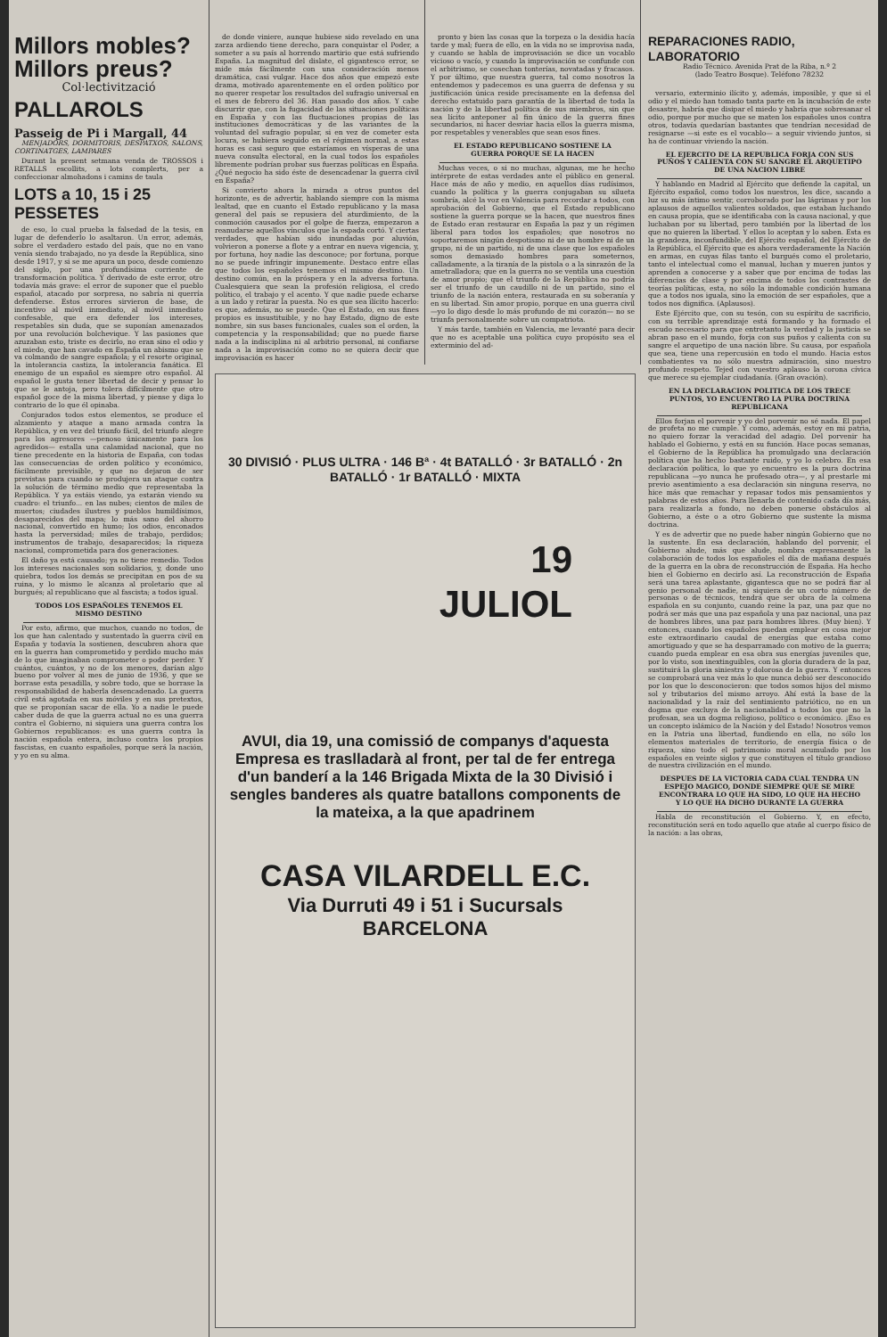Millors mobles?
Millors preus?
Col·lectivització
PALLAROLS
Passeig de Pi i Margall, 44
MENJADORS, DORMITORIS, DESPATXOS, SALONS, CORTINATGES, LAMPARES
Durant la present setmana venda de TROSSOS i RETALLS escollits, a lots complerts, per a confeccionar almohadons i camins de taula
LOTS a 10, 15 i 25 PESSETES
de eso, lo cual prueba la falsedad de la tesis, en lugar de defenderlo lo asaltaron. Un error, además, sobre el verdadero estado del país, que no en vano venía siendo trabajado, no ya desde la República, sino desde 1917, y si se me apura un poco, desde comienzo del siglo, por una profundísima corriente de transformación política. Y derivado de este error, otro todavía más grave: el error de suponer que el pueblo español, atacado por sorpresa, no sabría ni querría defenderse. Estos errores sirvieron de base, de incentivo al móvil inmediato, al móvil inmediato confesable, que era defender los intereses, respetables sin duda, que se suponían amenazados por una revolución bolchevique. Y las pasiones que azuzaban esto, triste es decirlo, no eran sino el odio y el miedo, que han cavado en España un abismo que se va colmando de sangre española; y el resorte original, la intolerancia castiza, la intolerancia fanática. El enemigo de un español es siempre otro español. Al español le gusta tener libertad de decir y pensar lo que se le antoja, pero tolera difícilmente que otro español goce de la misma libertad, y piense y diga lo contrario de lo que él opinaba.
Conjurados todos estos elementos, se produce el alzamiento y ataque a mano armada contra la República, y en vez del triunfo fácil, del triunfo alegre para los agresores —penoso únicamente para los agredidos— estalla una calamidad nacional, que no tiene precedente en la historia de España, con todas las consecuencias de orden político y económico, fácilmente previsible, y que no dejaron de ser previstas para cuando se produjera un ataque contra la solución de término medio que representaba la República. Y ya estáis viendo, ya estarán viendo su cuadro: el triunfo... en las nubes; cientos de miles de muertos; ciudades ilustres y pueblos humildísimos, desaparecidos del mapa; lo más sano del ahorro nacional, convertido en humo; los odios, enconados hasta la perversidad; miles de trabajo, perdidos; instrumentos de trabajo, desaparecidos; la riqueza nacional, comprometida para dos generaciones.
El daño ya está causado; ya no tiene remedio. Todos los intereses nacionales son solidarios, y, donde uno quiebra, todos los demás se precipitan en pos de su ruina, y lo mismo le alcanza al proletario que al burgués; al republicano que al fascista; a todos igual.
TODOS LOS ESPAÑOLES TENEMOS EL MISMO DESTINO
Por esto, afirmo, que muchos, cuando no todos, de los que han calentado y sustentado la guerra civil en España y todavía la sostienen, descubren ahora que en la guerra han comprometido y perdido mucho más de lo que imaginaban comprometer o poder perder. Y cuántos, cuántos, y no de los menores, darían algo bueno por volver al mes de junio de 1936, y que se borrase esta pesadilla, y sobre todo, que se borrase la responsabilidad de haberla desencadenado. La guerra civil está agotada en sus móviles y en sus pretextos, que se proponían sacar de ella. Yo a nadie le puede caber duda de que la guerra actual no es una guerra contra el Gobierno, ni siquiera una guerra contra los Gobiernos republicanos: es una guerra contra la nación española entera, incluso contra los propios fascistas, en cuanto españoles, porque será la nación, y yo en su alma.
de donde viniere, aunque hubiese sido revelado en una zarza ardiendo tiene derecho, para conquistar el Poder, a someter a su país al horrendo martirio que está sufriendo España. La magnitud del dislate, el gigantesco error, se mide más fácilmente con una consideración menos dramática, casi vulgar. Hace dos años que empezó este drama, motivado aparentemente en el orden político por no querer respetar los resultados del sufragio universal en el mes de febrero del 36. Han pasado dos años. Y cabe discurrir que, con la fugacidad de las situaciones políticas en España y con las fluctuaciones propias de las instituciones democráticas y de las variantes de la voluntad del sufragio popular, si en vez de cometer esta locura, se hubiera seguido en el régimen normal, a estas horas es casi seguro que estaríamos en vísperas de una nueva consulta electoral, en la cual todos los españoles libremente podrían probar sus fuerzas políticas en España. ¿Qué negocio ha sido éste de desencadenar la guerra civil en España?
Si convierto ahora la mirada a otros puntos del horizonte, es de advertir, hablando siempre con la misma lealtad, que en cuanto el Estado republicano y la masa general del país se repusiera del aturdimiento, de la conmoción causados por el golpe de fuerza, empezaron a reanudarse aquellos vínculos que la espada cortó. Y ciertas verdades, que habían sido inundadas por aluvión, volvieron a ponerse a flote y a entrar en nueva vigencia, y, por fortuna, hoy nadie las desconoce; por fortuna, porque no se puede infringir impunemente. Destaco entre ellas que todos los españoles tenemos el mismo destino. Un destino común, en la próspera y en la adversa fortuna. Cualesquiera que sean la profesión religiosa, el credo político, el trabajo y el acento. Y que nadie puede echarse a un lado y retirar la puesta. No es que sea ilícito hacerlo: es que, además, no se puede. Que el Estado, en sus fines propios es insustituible, y no hay Estado, digno de este nombre, sin sus bases funcionales, cuales son el orden, la competencia y la responsabilidad; que no puede fiarse nada a la indisciplina ni al arbitrio personal, ni confiarse nada a la improvisación como no se quiera decir que improvisación es hacer
pronto y bien las cosas que la torpeza o la desidia hacía tarde y mal; fuera de ello, en la vida no se improvisa nada, y cuando se habla de improvisación se dice un vocablo vicioso o vacío, y cuando la improvisación se confunde con el arbitrismo, se cosechan tonterías, novatadas y fracasos. Y por último, que nuestra guerra, tal como nosotros la entendemos y padecemos es una guerra de defensa y su justificación única reside precisamente en la defensa del derecho estatuido para garantía de la libertad de toda la nación y de la libertad política de sus miembros, sin que sea lícito anteponer al fin único de la guerra fines secundarios, ni hacer desviar hacia ellos la guerra misma, por respetables y venerables que sean esos fines.
EL ESTADO REPUBLICANO SOSTIENE LA GUERRA PORQUE SE LA HACEN
Muchas veces, o si no muchas, algunas, me he hecho intérprete de estas verdades ante el público en general. Hace más de año y medio, en aquellos días rudísimos, cuando la política y la guerra conjugaban su silueta sombría, alcé la voz en Valencia para recordar a todos, con aprobación del Gobierno, que el Estado republicano sostiene la guerra porque se la hacen, que nuestros fines de Estado eran restaurar en España la paz y un régimen liberal para todos los españoles; que nosotros no soportaremos ningún despotismo ni de un hombre ni de un grupo, ni de un partido, ni de una clase que los españoles somos demasiado hombres para someternos, calladamente, a la tiranía de la pistola o a la sinrazón de la ametralladora; que en la guerra no se ventila una cuestión de amor propio; que el triunfo de la República no podría ser el triunfo de un caudillo ni de un partido, sino el triunfo de la nación entera, restaurada en su soberanía y en su libertad. Sin amor propio, porque en una guerra civil —yo lo digo desde lo más profundo de mi corazón— no se triunfa personalmente sobre un compatriota.
Y más tarde, también en Valencia, me levanté para decir que no es aceptable una política cuyo propósito sea el exterminio del ad-
30 DIVISIÓ · PLUS ULTRA · 146 Bª · 4t BATALLÓ · 3r BATALLÓ · 2n BATALLÓ · 1r BATALLÓ · MIXTA
19
JULIOL
AVUI, dia 19, una comissió de companys d'aquesta Empresa es traslladarà al front, per tal de fer entrega d'un banderí a la 146 Brigada Mixta de la 30 Divisió i sengles banderes als quatre batallons components de la mateixa, a la que apadrinem
CASA VILARDELL E.C.
Via Durruti 49 i 51 i Sucursals
BARCELONA
REPARACIONES RADIO, LABORATORIO
Radio Técnico. Avenida Prat de la Riba, n.º 2
(lado Teatro Bosque). Teléfono 78232
versario, exterminio ilícito y, además, imposible, y que si el odio y el miedo han tomado tanta parte en la incubación de este desastre, habría que disipar el miedo y habría que sobresanar el odio, porque por mucho que se maten los españoles unos contra otros, todavía quedarían bastantes que tendrían necesidad de resignarse —si este es el vocablo— a seguir viviendo juntos, si ha de continuar viviendo la nación.
EL EJERCITO DE LA REPUBLICA FORJA CON SUS PUÑOS Y CALIENTA CON SU SANGRE EL ARQUETIPO DE UNA NACION LIBRE
Y hablando en Madrid al Ejército que defiende la capital, un Ejército español, como todos los nuestros, les dice, sacando a luz su más íntimo sentir, corroborado por las lágrimas y por los aplausos de aquellos valientes soldados, que estaban luchando en causa propia, que se identificaba con la causa nacional, y que luchaban por su libertad, pero también por la libertad de los que no quieren la libertad. Y ellos lo aceptan y lo saben. Esta es la grandeza, inconfundible, del Ejército español, del Ejército de la República, el Ejército que es ahora verdaderamente la Nación en armas, en cuyas filas tanto el burgués como el proletario, tanto el intelectual como el manual, luchan y mueren juntos y aprenden a conocerse y a saber que por encima de todas las diferencias de clase y por encima de todos los contrastes de teorías políticas, esta, no sólo la indomable condición humana que a todos nos iguala, sino la emoción de ser españoles, que a todos nos dignifica. (Aplausos).
Este Ejército que, con su tesón, con su espíritu de sacrificio, con su terrible aprendizaje está formando y ha formado el escudo necesario para que entretanto la verdad y la justicia se abran paso en el mundo, forja con sus puños y calienta con su sangre el arquetipo de una nación libre. Su causa, por española que sea, tiene una repercusión en todo el mundo. Hacia estos combatientes va no sólo nuestra admiración, sino nuestro profundo respeto. Tejed con vuestro aplauso la corona cívica que merece su ejemplar ciudadanía. (Gran ovación).
EN LA DECLARACION POLITICA DE LOS TRECE PUNTOS, YO ENCUENTRO LA PURA DOCTRINA REPUBLICANA
Ellos forjan el porvenir y yo del porvenir no sé nada. El papel de profeta no me cumple. Y como, además, estoy en mi patria, no quiero forzar la veracidad del adagio. Del porvenir ha hablado el Gobierno, y está en su función. Hace pocas semanas, el Gobierno de la República ha promulgado una declaración política que ha hecho bastante ruido, y yo lo celebro. En esa declaración política, lo que yo encuentro es la pura doctrina republicana —yo nunca he profesado otra—, y al prestarle mi previo asentimiento a esa declaración sin ninguna reserva, no hice más que remachar y repasar todos mis pensamientos y palabras de estos años. Para llenarla de contenido cada día más, para realizarla a fondo, no deben ponerse obstáculos al Gobierno, a éste o a otro Gobierno que sustente la misma doctrina.
Y es de advertir que no puede haber ningún Gobierno que no la sustente. En esa declaración, hablando del porvenir, el Gobierno alude, más que alude, nombra expresamente la colaboración de todos los españoles el día de mañana después de la guerra en la obra de reconstrucción de España. Ha hecho bien el Gobierno en decirlo así. La reconstrucción de España será una tarea aplastante, gigantesca que no se podrá fiar al genio personal de nadie, ni siquiera de un corto número de personas o de técnicos, tendrá que ser obra de la colmena española en su conjunto, cuando reine la paz, una paz que no podrá ser más que una paz española y una paz nacional, una paz de hombres libres, una paz para hombres libres. (Muy bien). Y entonces, cuando los españoles puedan emplear en cosa mejor este extraordinario caudal de energías que estaba como amortiguado y que se ha desparramado con motivo de la guerra; cuando pueda emplear en esa obra sus energías juveniles que, por lo visto, son inextinguibles, con la gloria duradera de la paz, sustituirá la gloria siniestra y dolorosa de la guerra. Y entonces se comprobará una vez más lo que nunca debió ser desconocido por los que lo desconocieron: que todos somos hijos del mismo sol y tributarios del mismo arroyo. Ahí está la base de la nacionalidad y la raíz del sentimiento patriótico, no en un dogma que excluya de la nacionalidad a todos los que no la profesan, sea un dogma religioso, político o económico. ¡Eso es un concepto islámico de la Nación y del Estado! Nosotros vemos en la Patria una libertad, fundiendo en ella, no sólo los elementos materiales de territorio, de energía física o de riqueza, sino todo el patrimonio moral acumulado por los españoles en veinte siglos y que constituyen el título grandioso de nuestra civilización en el mundo.
DESPUES DE LA VICTORIA CADA CUAL TENDRA UN ESPEJO MAGICO, DONDE SIEMPRE QUE SE MIRE ENCONTRARA LO QUE HA SIDO, LO QUE HA HECHO Y LO QUE HA DICHO DURANTE LA GUERRA
Habla de reconstitución el Gobierno. Y, en efecto, reconstitución será en todo aquello que atañe al cuerpo físico de la nación: a las obras,